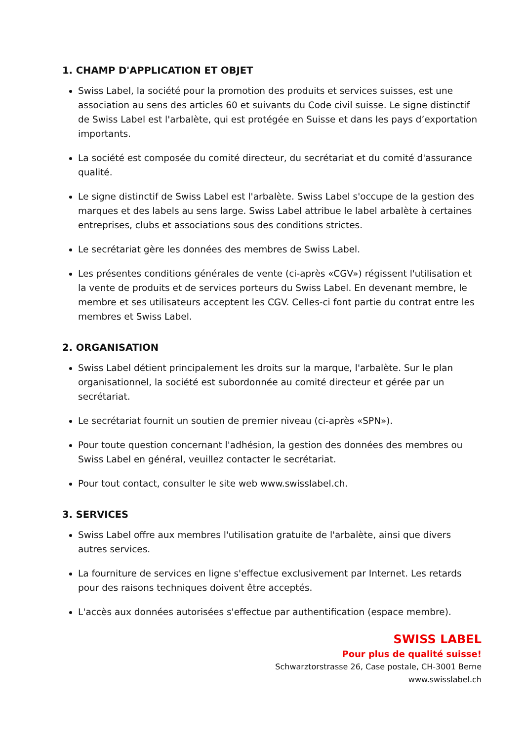1. CHAMP D'APPLICATION ET OBJET
Swiss Label, la société pour la promotion des produits et services suisses, est une association au sens des articles 60 et suivants du Code civil suisse. Le signe distinctif de Swiss Label est l'arbalète, qui est protégée en Suisse et dans les pays d’exportation importants.
La société est composée du comité directeur, du secrétariat et du comité d'assurance qualité.
Le signe distinctif de Swiss Label est l'arbalète. Swiss Label s'occupe de la gestion des marques et des labels au sens large. Swiss Label attribue le label arbalète à certaines entreprises, clubs et associations sous des conditions strictes.
Le secrétariat gère les données des membres de Swiss Label.
Les présentes conditions générales de vente (ci-après «CGV») régissent l'utilisation et la vente de produits et de services porteurs du Swiss Label. En devenant membre, le membre et ses utilisateurs acceptent les CGV. Celles-ci font partie du contrat entre les membres et Swiss Label.
2. ORGANISATION
Swiss Label détient principalement les droits sur la marque, l'arbalète. Sur le plan organisationnel, la société est subordonnée au comité directeur et gérée par un secrétariat.
Le secrétariat fournit un soutien de premier niveau (ci-après «SPN»).
Pour toute question concernant l'adhésion, la gestion des données des membres ou Swiss Label en général, veuillez contacter le secrétariat.
Pour tout contact, consulter le site web www.swisslabel.ch.
3. SERVICES
Swiss Label offre aux membres l'utilisation gratuite de l'arbalète, ainsi que divers autres services.
La fourniture de services en ligne s'effectue exclusivement par Internet. Les retards pour des raisons techniques doivent être acceptés.
L'accès aux données autorisées s'effectue par authentification (espace membre).
SWISS LABEL
Pour plus de qualité suisse!
Schwarztorstrasse 26, Case postale, CH-3001 Berne
www.swisslabel.ch